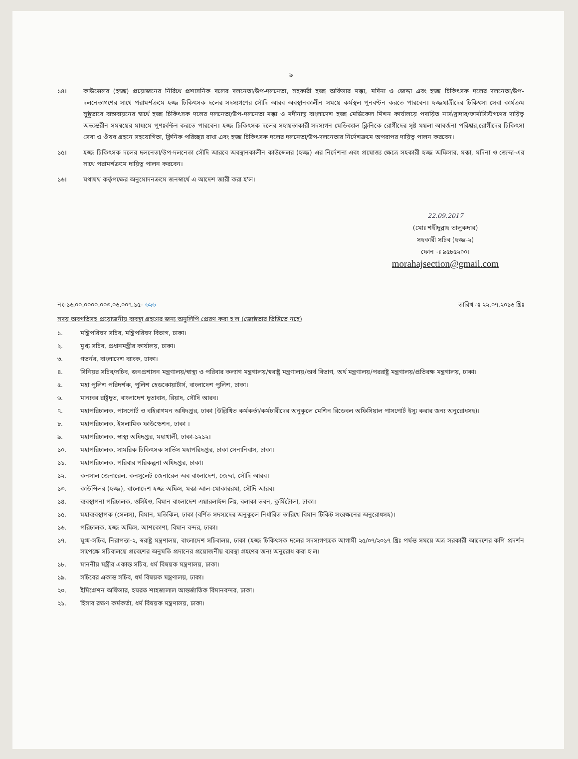৯
১৪। কাউন্সেলর (হজ্জ) প্রয়োজনের নিরিখে প্রশাসনিক দলের দলনেতা/উপ-দলনেতা, সহকারী হজ্জ অফিসার মক্কা, মদিনা ও জেদ্দা এবং হজ্জ চিকিৎসক দলের দলনেতা/উপ-দলনেতাগণের সাথে পরামর্শক্রমে হজ্জ চিকিৎসক দলের সদস্যগণের সৌদি আরব অবস্থানকালীন সময়ে কর্মস্থল পুনবণ্টন করতে পারবেন। হজ্জযাত্রীদের চিকিৎসা সেবা কার্যক্রম সুষ্ঠুভাবে বাস্তবায়নের স্বার্থে হজ্জ চিকিৎসক দলের দলনেতা/উপ-দলনেতা মক্কা ও মদীনাস্থ বাংলাদেশ হজ্জ মেডিকেল মিশন কার্যালয়ে পদায়িত নার্স/ব্রাদার/ফার্মাসিস্টগণের দায়িত্ব অভ্যন্তরীন সমন্বয়ের মাধ্যমে পুণঃর্বন্টন করতে পারবেন। হজ্জ চিকিৎসক দলের সহায়তাকারী সদস্যগন মেডিক্যাল ক্লিনিকে রোগীদের সৃষ্ট ময়লা আবর্জনা পরিষ্কার,রোগীদের চিকিৎসা সেবা ও ঔষধ গ্রহনে সহযোগিতা, ক্লিনিক পরিচ্ছন্ন রাখা এবং হজ্জ চিকিৎসক দলের দলনেতা/উপ-দলনেতার নির্দেশক্রমে অপরাপর দায়িত্ব পালন করবেন।
১৫। হজ্জ চিকিৎসক দলের দলনেতা/উপ-দলনেতা সৌদি আরবে অবস্থানকালীন কাউন্সেলর (হজ্জ) এর নির্দেশনা এবং প্রযোজ্য ক্ষেত্রে সহকারী হজ্জ অফিসার, মক্কা, মদিনা ও জেদ্দা-এর সাথে পরামর্শক্রমে দায়িত্ব পালন করবেন।
১৬। যথাযথ কর্তৃপক্ষের অনুমোদনক্রমে জনস্বার্থে এ আদেশ জারী করা হ'ল।
22.09.2017
(মোঃ শহীদুল্লাহ তালুকদার)
সহকারী সচিব (হজ্জ-২)
ফোন ঃ ৯৫৮৫২০০।
morahajsection@gmail.com
নং-১৬.০০.০০০০.০০৩.০৬.০০৭.১৫- ৬২৬ তারিখ ঃ ২২.০৭.২০১৬ খ্রিঃ
সদয় অবগতিসহ প্রয়োজনীয় ব্যবস্থা গ্রহণের জন্য অনুলিপি প্রেরণ করা হ'ল (জ্যেষ্ঠতার ভিত্তিতে নহে)
১. মন্ত্রিপরিষদ সচিব, মন্ত্রিপরিষদ বিভাগ, ঢাকা।
২. মুখ্য সচিব, প্রধানমন্ত্রীর কার্যালয়, ঢাকা।
৩. গভর্নর, বাংলাদেশ ব্যাংক, ঢাকা।
৪. সিনিয়র সচিব/সচিব, জনপ্রশাসন মন্ত্রণালয়/স্বাস্থ্য ও পরিবার কল্যাণ মন্ত্রণালয়/স্বরাষ্ট্র মন্ত্রণালয়/অর্থ বিভাগ, অর্থ মন্ত্রণালয়/পররাষ্ট্র মন্ত্রণালয়/প্রতিরক্ষ মন্ত্রণালয়, ঢাকা।
৫. মহা পুলিশ পরিদর্শক, পুলিশ হেডকোয়ার্টার্স, বাংলাদেশ পুলিশ, ঢাকা।
৬. মান্যবর রাষ্ট্রদূত, বাংলাদেশ দূতাবাস, রিয়াদ, সৌদি আরব।
৭. মহাপরিচালক, পাসপোর্ট ও বহিরাগমন অধিদপ্তর, ঢাকা (উল্লিখিত কর্মকর্তা/কর্মচারীদের অনুকূলে মেশিন রিডেবল অফিসিয়াল পাসপোর্ট ইস্যু করার জন্য অনুরোধসহ)।
৮. মহাপরিচালক, ইসলামিক ফাউন্ডেশন, ঢাকা ।
৯. মহাপরিচালক, স্বাস্থ্য অধিদপ্তর, মহাখালী, ঢাকা-১২১২।
১০. মহাপরিচালক, সামরিক চিকিৎসক সার্ভিস মহাপরিদপ্তর, ঢাকা সেনানিবাস, ঢাকা।
১১. মহাপরিচালক, পরিবার পরিকল্পনা অধিদপ্তর, ঢাকা।
১২. কনসাল জেনারেল, কনসুলেট জেনারেল অব বাংলাদেশ, জেদ্দা, সৌদি আরব।
১৩. কাউন্সিলর (হজ্জ), বাংলাদেশ হজ্জ অফিস, মক্কা-আল-মোকাররমা, সৌদি আরব।
১৪. ব্যবস্থাপনা পরিচালক, ওসিইও, বিমান বাংলাদেশ এয়ারলাইন্স লিঃ, বলাকা ভবন, কুর্মিটোলা, ঢাকা।
১৫. মহাব্যবস্থাপক (সেলস), বিমান, মতিঝিল, ঢাকা (বর্ণিত সদস্যদের অনুকূলে নির্ধারিত তারিখে বিমান টিকিট সংরক্ষনের অনুরোধসহ)।
১৬. পরিচালক, হজ্জ অফিস, আশকোণা, বিমান বন্দর, ঢাকা।
১৭. যুগ্ম-সচিব, নিরাপত্তা-২, স্বরাষ্ট্র মন্ত্রণালয়, বাংলাদেশ সচিবালয়, ঢাকা (হজ্জ চিকিৎসক দলের সদস্যগণ্যকে আগামী ২৫/০৭/২০১৭ খ্রিঃ পর্যন্ত সময়ে অত্র সরকারী আদেশের কপি প্রদর্শন সাপেক্ষে সচিবালয়ে প্রবেশের অনুমতি প্রদানের প্রয়োজনীয় ব্যবস্থা গ্রহণের জন্য অনুরোধ করা হ'ল।
১৮. মাননীয় মন্ত্রীর একান্ত সচিব, ধর্ম বিষয়ক মন্ত্রণালয়, ঢাকা।
১৯. সচিবের একান্ত সচিব, ধর্ম বিষয়ক মন্ত্রণালয়, ঢাকা।
২০. ইমিগ্রেশন অফিসার, হযরত শাহজালাল আন্তর্জাতিক বিমানবন্দর, ঢাকা।
২১. হিসাব রক্ষণ কর্মকর্তা, ধর্ম বিষয়ক মন্ত্রণালয়, ঢাকা।